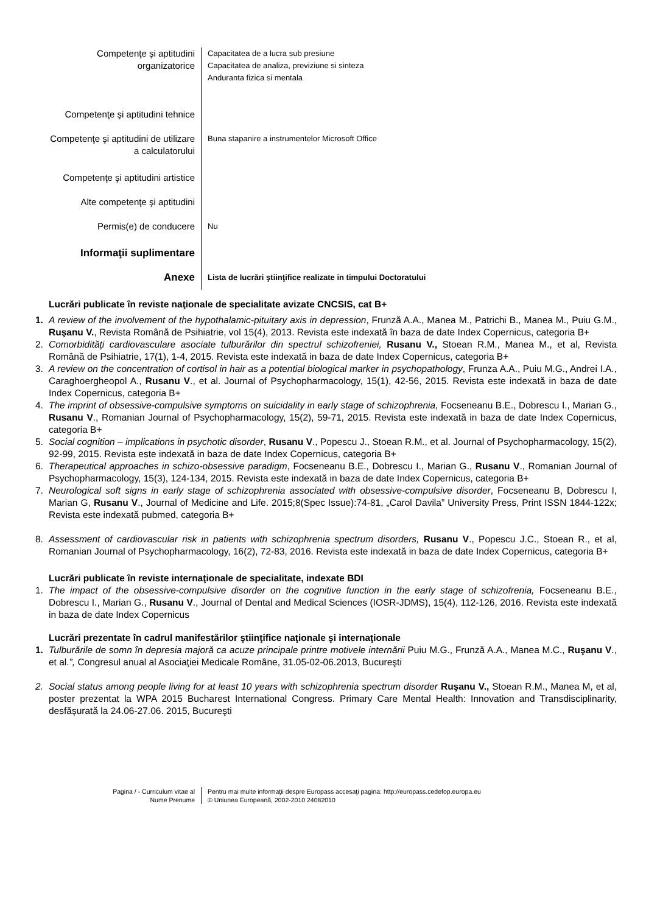Competenţe şi aptitudini
organizatorice
Capacitatea de a lucra sub presiune
Capacitatea de analiza, previziune si sinteza
Anduranta fizica si mentala
Competenţe şi aptitudini tehnice
Competenţe şi aptitudini de utilizare
a calculatorului
Buna stapanire a instrumentelor Microsoft Office
Competenţe şi aptitudini artistice
Alte competenţe şi aptitudini
Permis(e) de conducere
Nu
Informaţii suplimentare
Anexe
Lista de lucrări ştiinţifice realizate in timpului Doctoratului
Lucrări publicate în reviste naţionale de specialitate avizate CNCSIS, cat B+
1. A review of the involvement of the hypothalamic-pituitary axis in depression, Frunză A.A., Manea M., Patrichi B., Manea M., Puiu G.M., Ruşanu V., Revista Română de Psihiatrie, vol 15(4), 2013. Revista este indexată în baza de date Index Copernicus, categoria B+
2. Comorbidităţi cardiovasculare asociate tulburărilor din spectrul schizofreniei, Rusanu V., Stoean R.M., Manea M., et al, Revista Română de Psihiatrie, 17(1), 1-4, 2015. Revista este indexată in baza de date Index Copernicus, categoria B+
3. A review on the concentration of cortisol in hair as a potential biological marker in psychopathology, Frunza A.A., Puiu M.G., Andrei I.A., Caraghoergheopol A., Rusanu V., et al. Journal of Psychopharmacology, 15(1), 42-56, 2015. Revista este indexată in baza de date Index Copernicus, categoria B+
4. The imprint of obsessive-compulsive symptoms on suicidality in early stage of schizophrenia, Focseneanu B.E., Dobrescu I., Marian G., Rusanu V., Romanian Journal of Psychopharmacology, 15(2), 59-71, 2015. Revista este indexată in baza de date Index Copernicus, categoria B+
5. Social cognition – implications in psychotic disorder, Rusanu V., Popescu J., Stoean R.M., et al. Journal of Psychopharmacology, 15(2), 92-99, 2015. Revista este indexată in baza de date Index Copernicus, categoria B+
6. Therapeutical approaches in schizo-obsessive paradigm, Focseneanu B.E., Dobrescu I., Marian G., Rusanu V., Romanian Journal of Psychopharmacology, 15(3), 124-134, 2015. Revista este indexată in baza de date Index Copernicus, categoria B+
7. Neurological soft signs in early stage of schizophrenia associated with obsessive-compulsive disorder, Focseneanu B, Dobrescu I, Marian G, Rusanu V., Journal of Medicine and Life. 2015;8(Spec Issue):74-81, „Carol Davila” University Press, Print ISSN 1844-122x; Revista este indexată pubmed, categoria B+
8. Assessment of cardiovascular risk in patients with schizophrenia spectrum disorders, Rusanu V., Popescu J.C., Stoean R., et al, Romanian Journal of Psychopharmacology, 16(2), 72-83, 2016. Revista este indexată in baza de date Index Copernicus, categoria B+
Lucrări publicate în reviste internaţionale de specialitate, indexate BDI
1. The impact of the obsessive-compulsive disorder on the cognitive function in the early stage of schizofrenia, Focseneanu B.E., Dobrescu I., Marian G., Rusanu V., Journal of Dental and Medical Sciences (IOSR-JDMS), 15(4), 112-126, 2016. Revista este indexată in baza de date Index Copernicus
Lucrări prezentate în cadrul manifestărilor ştiinţifice naţionale şi internaţionale
1. Tulburările de somn în depresia majoră ca acuze principale printre motivele internării Puiu M.G., Frunză A.A., Manea M.C., Ruşanu V., et al.”, Congresul anual al Asociaţiei Medicale Române, 31.05-02-06.2013, Bucureşti
2. Social status among people living for at least 10 years with schizophrenia spectrum disorder Ruşanu V., Stoean R.M., Manea M, et al, poster prezentat la WPA 2015 Bucharest International Congress. Primary Care Mental Health: Innovation and Transdisciplinarity, desfășurată la 24.06-27.06. 2015, Bucureşti
Pagina / - Curriculum vitae al
Nume Prenume
Pentru mai multe informaţii despre Europass accesaţi pagina: http://europass.cedefop.europa.eu
© Uniunea Europeană, 2002-2010 24082010